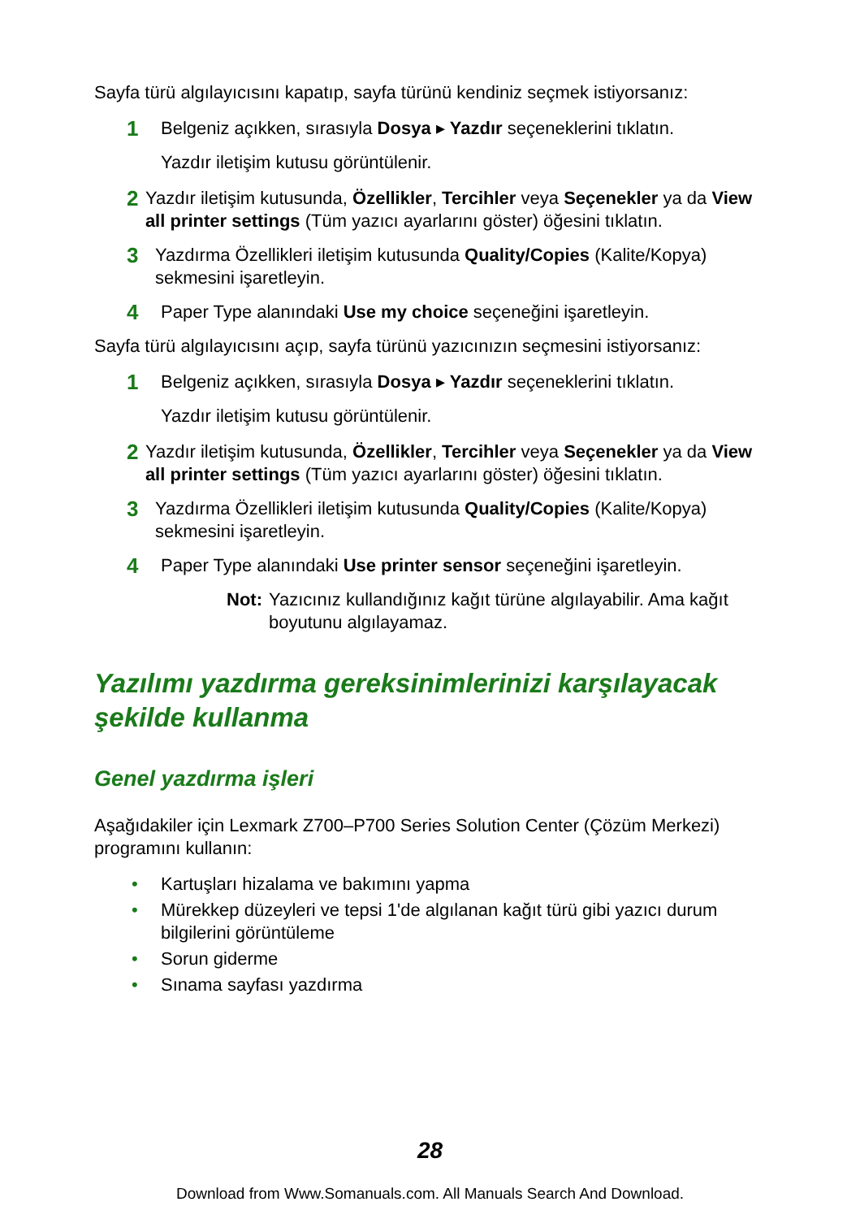Sayfa türü algılayıcısını kapatıp, sayfa türünü kendiniz seçmek istiyorsanız:
1
Belgeniz açıkken, sırasıyla Dosya ▸ Yazdır seçeneklerini tıklatın.
Yazdır iletişim kutusu görüntülenir.
2
Yazdır iletişim kutusunda, Özellikler, Tercihler veya Seçenekler ya da View all printer settings (Tüm yazıcı ayarlarını göster) öğesini tıklatın.
3
Yazdırma Özellikleri iletişim kutusunda Quality/Copies (Kalite/Kopya) sekmesini işaretleyin.
4
Paper Type alanındaki Use my choice seçeneğini işaretleyin.
Sayfa türü algılayıcısını açıp, sayfa türünü yazıcınızın seçmesini istiyorsanız:
1
Belgeniz açıkken, sırasıyla Dosya ▸ Yazdır seçeneklerini tıklatın.
Yazdır iletişim kutusu görüntülenir.
2
Yazdır iletişim kutusunda, Özellikler, Tercihler veya Seçenekler ya da View all printer settings (Tüm yazıcı ayarlarını göster) öğesini tıklatın.
3
Yazdırma Özellikleri iletişim kutusunda Quality/Copies (Kalite/Kopya) sekmesini işaretleyin.
4
Paper Type alanındaki Use printer sensor seçeneğini işaretleyin.
Not: Yazıcınız kullandığınız kağıt türüne algılayabilir. Ama kağıt boyutunu algılayamaz.
Yazılımı yazdırma gereksinimlerinizi karşılayacak şekilde kullanma
Genel yazdırma işleri
Aşağıdakiler için Lexmark Z700–P700 Series Solution Center (Çözüm Merkezi) programını kullanın:
• Kartuşları hizalama ve bakımını yapma
• Mürekkep düzeyleri ve tepsi 1'de algılanan kağıt türü gibi yazıcı durum bilgilerini görüntüleme
• Sorun giderme
• Sınama sayfası yazdırma
28
Download from Www.Somanuals.com. All Manuals Search And Download.